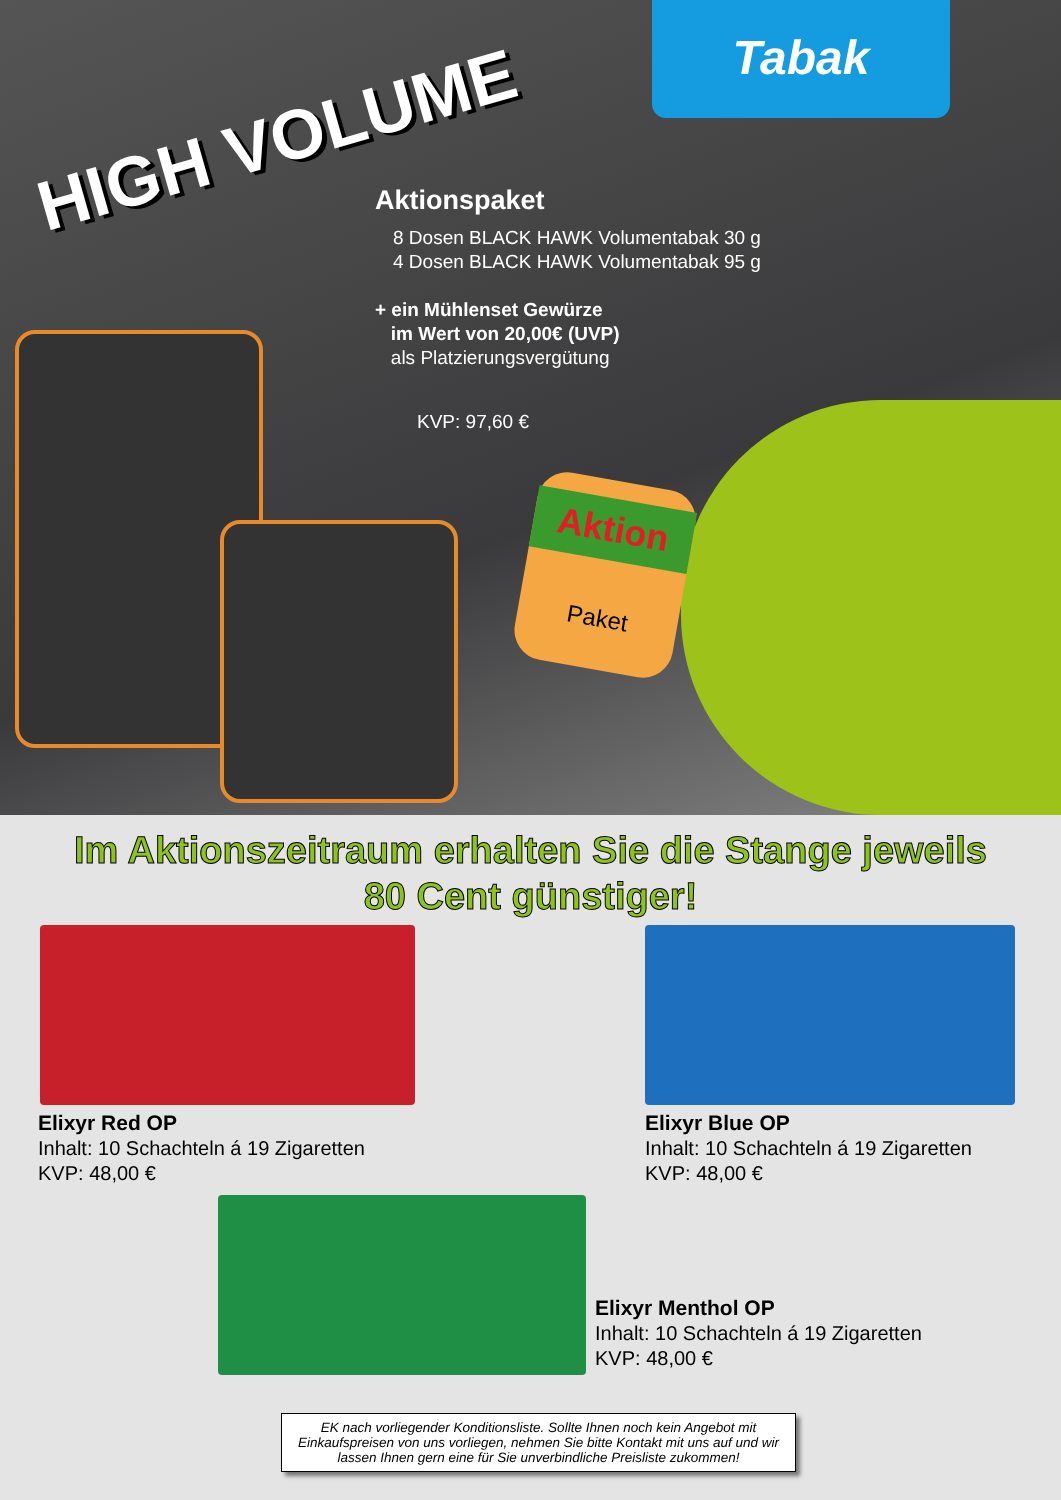Tabak
HIGH VOLUME
Aktionspaket
8 Dosen BLACK HAWK Volumentabak 30 g
4 Dosen BLACK HAWK Volumentabak 95 g
+ ein Mühlenset Gewürze
im Wert von 20,00€ (UVP)
als Platzierungsvergütung
KVP: 97,60 €
Aktion
Paket
Im Aktionszeitraum erhalten Sie die Stange jeweils
80 Cent günstiger!
Elixyr Red OP
Inhalt: 10 Schachteln á 19 Zigaretten
KVP: 48,00 €
Elixyr Blue OP
Inhalt: 10 Schachteln á 19 Zigaretten
KVP: 48,00 €
Elixyr Menthol OP
Inhalt: 10 Schachteln á 19 Zigaretten
KVP: 48,00 €
EK nach vorliegender Konditionsliste. Sollte Ihnen noch kein Angebot mit Einkaufspreisen von uns vorliegen, nehmen Sie bitte Kontakt mit uns auf und wir lassen Ihnen gern eine für Sie unverbindliche Preisliste zukommen!